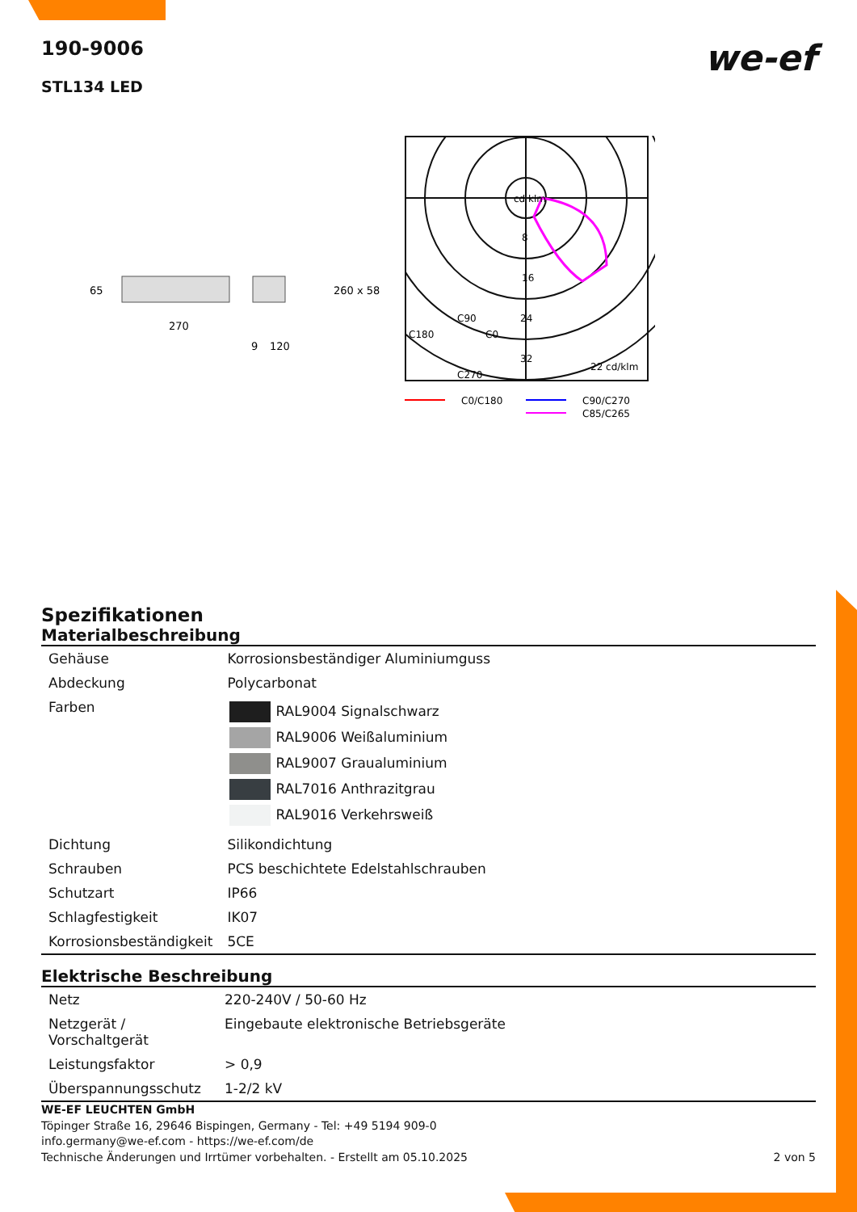190-9006
we-ef
STL134 LED
65
270
260 x 58
9
120
cd klm
8
16
24
32
C90
C180
C0
C270
22 cd/klm
C0/C180
C90/C270
C85/C265
Spezifikationen
Materialbeschreibung
| Gehäuse | Korrosionsbeständiger Aluminiumguss |
| Abdeckung | Polycarbonat |
| Farben | RAL9004 Signalschwarz RAL9006 Weißaluminium RAL9007 Graualuminium RAL7016 Anthrazitgrau RAL9016 Verkehrsweiß |
| Dichtung | Silikondichtung |
| Schrauben | PCS beschichtete Edelstahlschrauben |
| Schutzart | IP66 |
| Schlagfestigkeit | IK07 |
| Korrosionsbeständigkeit | 5CE |
Elektrische Beschreibung
| Netz | 220-240V / 50-60 Hz |
| Netzgerät / Vorschaltgerät | Eingebaute elektronische Betriebsgeräte |
| Leistungsfaktor | > 0,9 |
| Überspannungsschutz | 1-2/2 kV |
WE-EF LEUCHTEN GmbH
Töpinger Straße 16, 29646 Bispingen, Germany - Tel: +49 5194 909-0
info.germany@we-ef.com - https://we-ef.com/de
Technische Änderungen und Irrtümer vorbehalten. - Erstellt am 05.10.2025 2 von 5